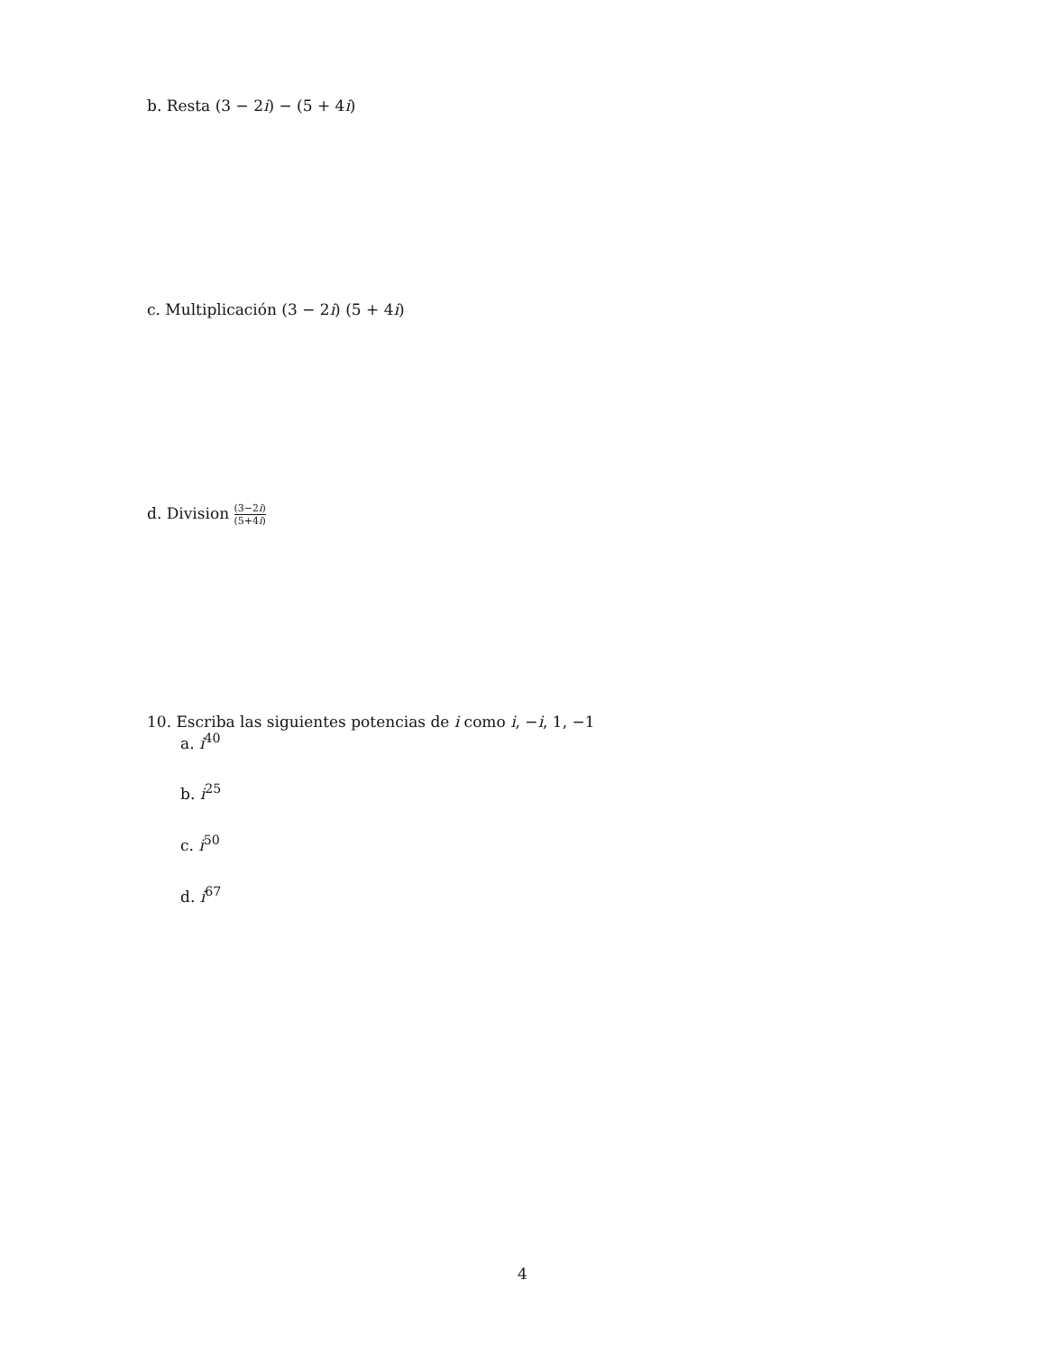b. Resta (3 − 2i) − (5 + 4i)
c. Multiplicación (3 − 2i) (5 + 4i)
d. Division (3−2i) (5+4i)
10. Escriba las siguientes potencias de i como i, −i, 1, −1
a. i<sup>40</sup>
b. i<sup>25</sup>
c. i<sup>50</sup>
d. i<sup>67</sup>
4